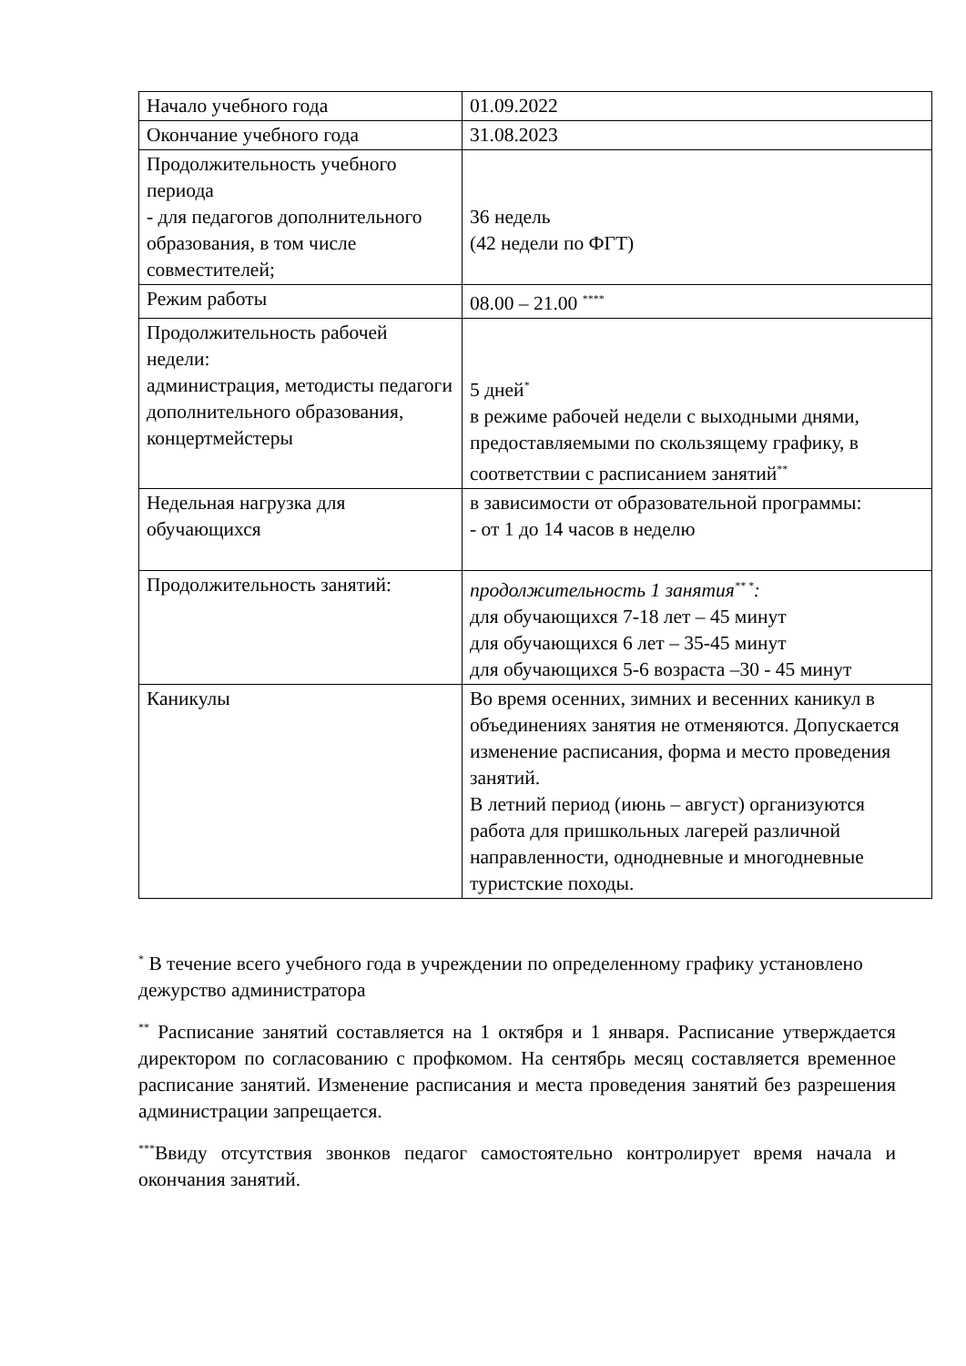| Начало учебного года | 01.09.2022 |
| Окончание учебного года | 31.08.2023 |
| Продолжительность учебного периода - для педагогов дополнительного образования, в том числе совместителей; | 36 недель (42 недели по ФГТ) |
| Режим работы | 08.00 – 21.00 <sup>****</sup> |
| Продолжительность рабочей недели: администрация, методисты педагоги дополнительного образования, концертмейстеры | 5 дней<sup>*</sup> в режиме рабочей недели с выходными днями, предоставляемыми по скользящему графику, в соответствии с расписанием занятий<sup>**</sup> |
| Недельная нагрузка для обучающихся | в зависимости от образовательной программы: - от 1 до 14 часов в неделю |
| Продолжительность занятий: | продолжительность 1 занятия<sup>** *</sup>: для обучающихся 7-18 лет – 45 минут для обучающихся 6 лет – 35-45 минут для обучающихся 5-6 возраста –30 - 45 минут |
| Каникулы | Во время осенних, зимних и весенних каникул в объединениях занятия не отменяются. Допускается изменение расписания, форма и место проведения занятий. В летний период (июнь – август) организуются работа для пришкольных лагерей различной направленности, однодневные и многодневные туристские походы. |
<sup>*</sup> В течение всего учебного года в учреждении по определенному графику установлено дежурство администратора
<sup>**</sup> Расписание занятий составляется на 1 октября и 1 января. Расписание утверждается директором по согласованию с профкомом. На сентябрь месяц составляется временное расписание занятий. Изменение расписания и места проведения занятий без разрешения администрации запрещается.
<sup>***</sup> Ввиду отсутствия звонков педагог самостоятельно контролирует время начала и окончания занятий.